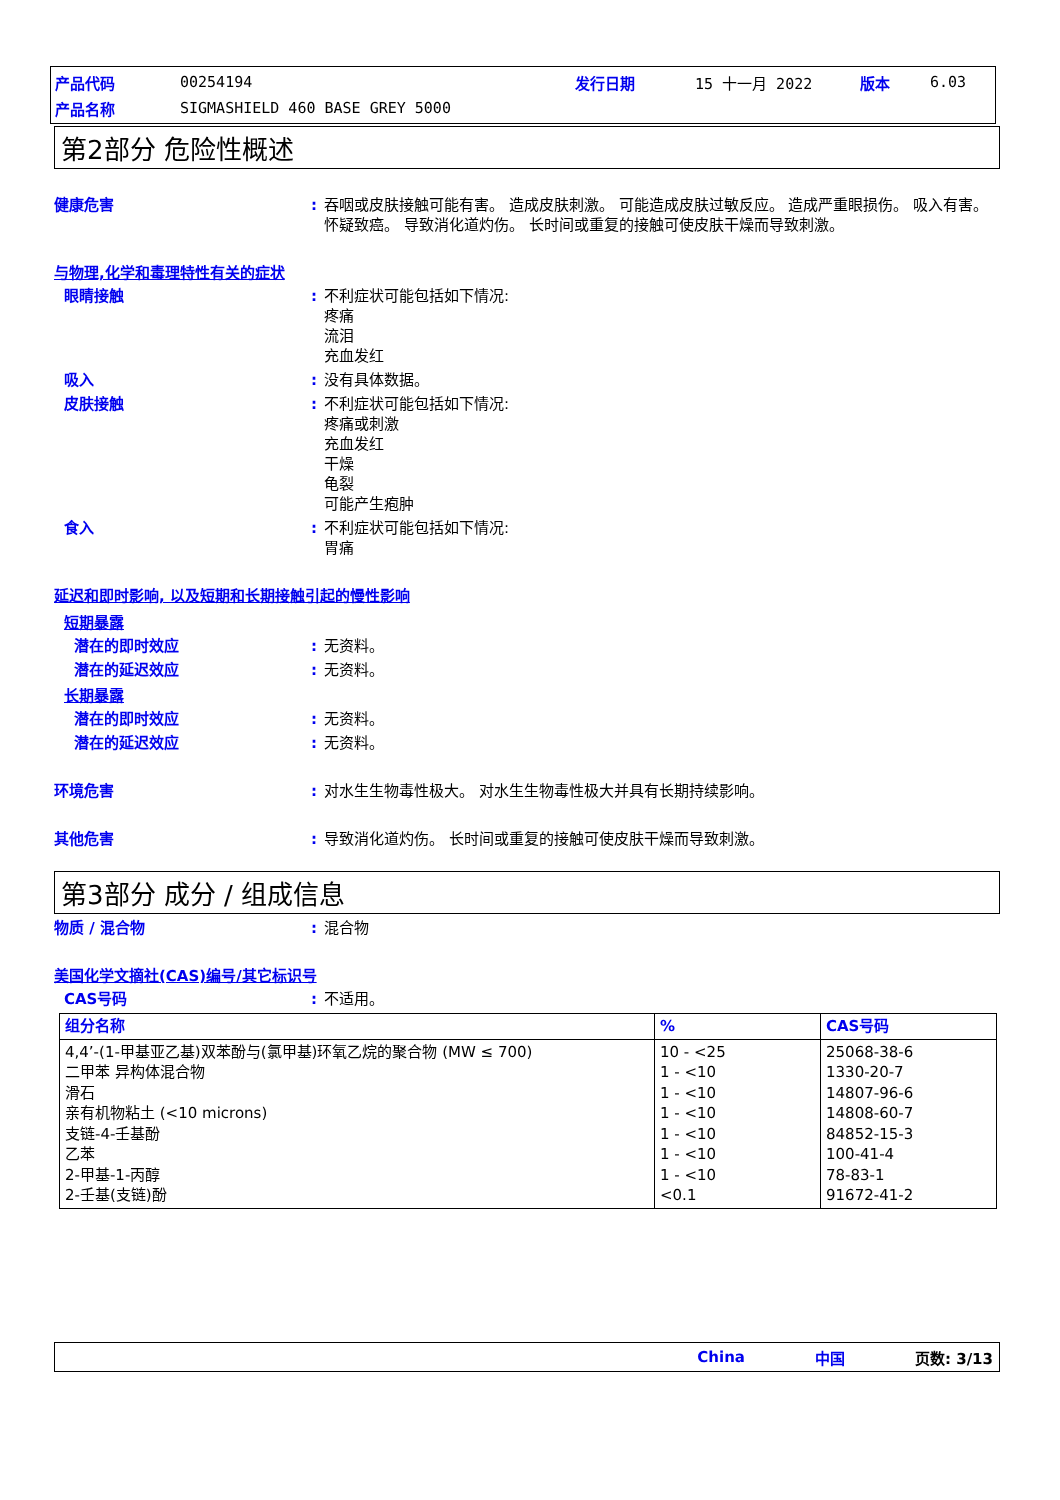| 产品代码 | 00254194 | 发行日期 | 15 十一月 2022 | 版本 | 6.03 |
| 产品名称 | SIGMASHIELD 460 BASE GREY 5000 | | | | |
第2部分 危险性概述
健康危害 : 吞咽或皮肤接触可能有害。 造成皮肤刺激。 可能造成皮肤过敏反应。 造成严重眼损伤。 吸入有害。 怀疑致癌。 导致消化道灼伤。 长时间或重复的接触可使皮肤干燥而导致刺激。
与物理,化学和毒理特性有关的症状
眼睛接触 : 不利症状可能包括如下情况:
疼痛
流泪
充血发红
吸入 : 没有具体数据。
皮肤接触 : 不利症状可能包括如下情况:
疼痛或刺激
充血发红
干燥
龟裂
可能产生疱肿
食入 : 不利症状可能包括如下情况:
胃痛
延迟和即时影响, 以及短期和长期接触引起的慢性影响
短期暴露
潜在的即时效应 : 无资料。
潜在的延迟效应 : 无资料。
长期暴露
潜在的即时效应 : 无资料。
潜在的延迟效应 : 无资料。
环境危害 : 对水生生物毒性极大。 对水生生物毒性极大并具有长期持续影响。
其他危害 : 导致消化道灼伤。 长时间或重复的接触可使皮肤干燥而导致刺激。
第3部分 成分 / 组成信息
物质 / 混合物 : 混合物
美国化学文摘社(CAS)编号/其它标识号
CAS号码 : 不适用。
| 组分名称 | % | CAS号码 |
| --- | --- | --- |
| 4,4’-(1-甲基亚乙基)双苯酚与(氯甲基)环氧乙烷的聚合物 (MW ≤ 700) 二甲苯 异构体混合物 滑石 亲有机物粘土 (<10 microns) 支链-4-壬基酚 乙苯 2-甲基-1-丙醇 2-壬基(支链)酚 | 10 - <25 1 - <10 1 - <10 1 - <10 1 - <10 1 - <10 1 - <10 <0.1 | 25068-38-6 1330-20-7 14807-96-6 14808-60-7 84852-15-3 100-41-4 78-83-1 91672-41-2 |
China 中国 页数: 3/13